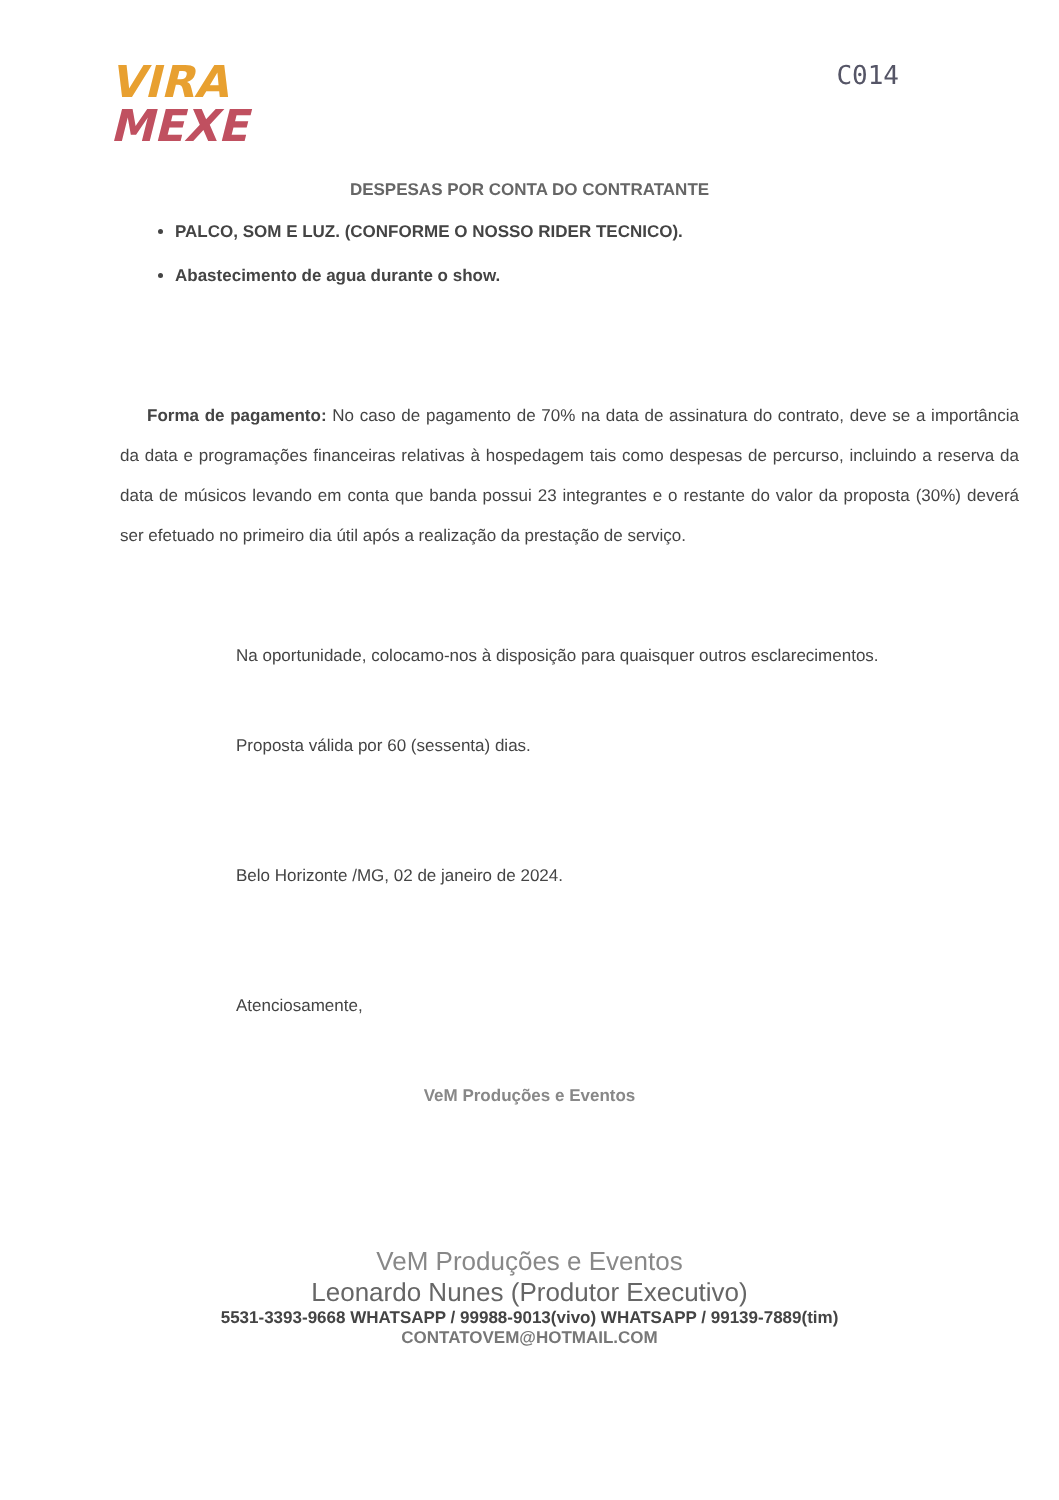VIRA
MEXE
C014
DESPESAS POR CONTA DO CONTRATANTE
PALCO, SOM E LUZ. (CONFORME O NOSSO RIDER TECNICO).
Abastecimento de agua durante o show.
Forma de pagamento: No caso de pagamento de 70% na data de assinatura do contrato, deve se a importância da data e programações financeiras relativas à hospedagem tais como despesas de percurso, incluindo a reserva da data de músicos levando em conta que banda possui 23 integrantes e o restante do valor da proposta (30%) deverá ser efetuado no primeiro dia útil após a realização da prestação de serviço.
Na oportunidade, colocamo-nos à disposição para quaisquer outros esclarecimentos.
Proposta válida por 60 (sessenta) dias.
Belo Horizonte /MG, 02 de janeiro de 2024.
Atenciosamente,
VeM Produções e Eventos
VeM Produções e Eventos
Leonardo Nunes (Produtor Executivo)
5531-3393-9668 WHATSAPP / 99988-9013(vivo) WHATSAPP / 99139-7889(tim)
CONTATOVEM@HOTMAIL.COM